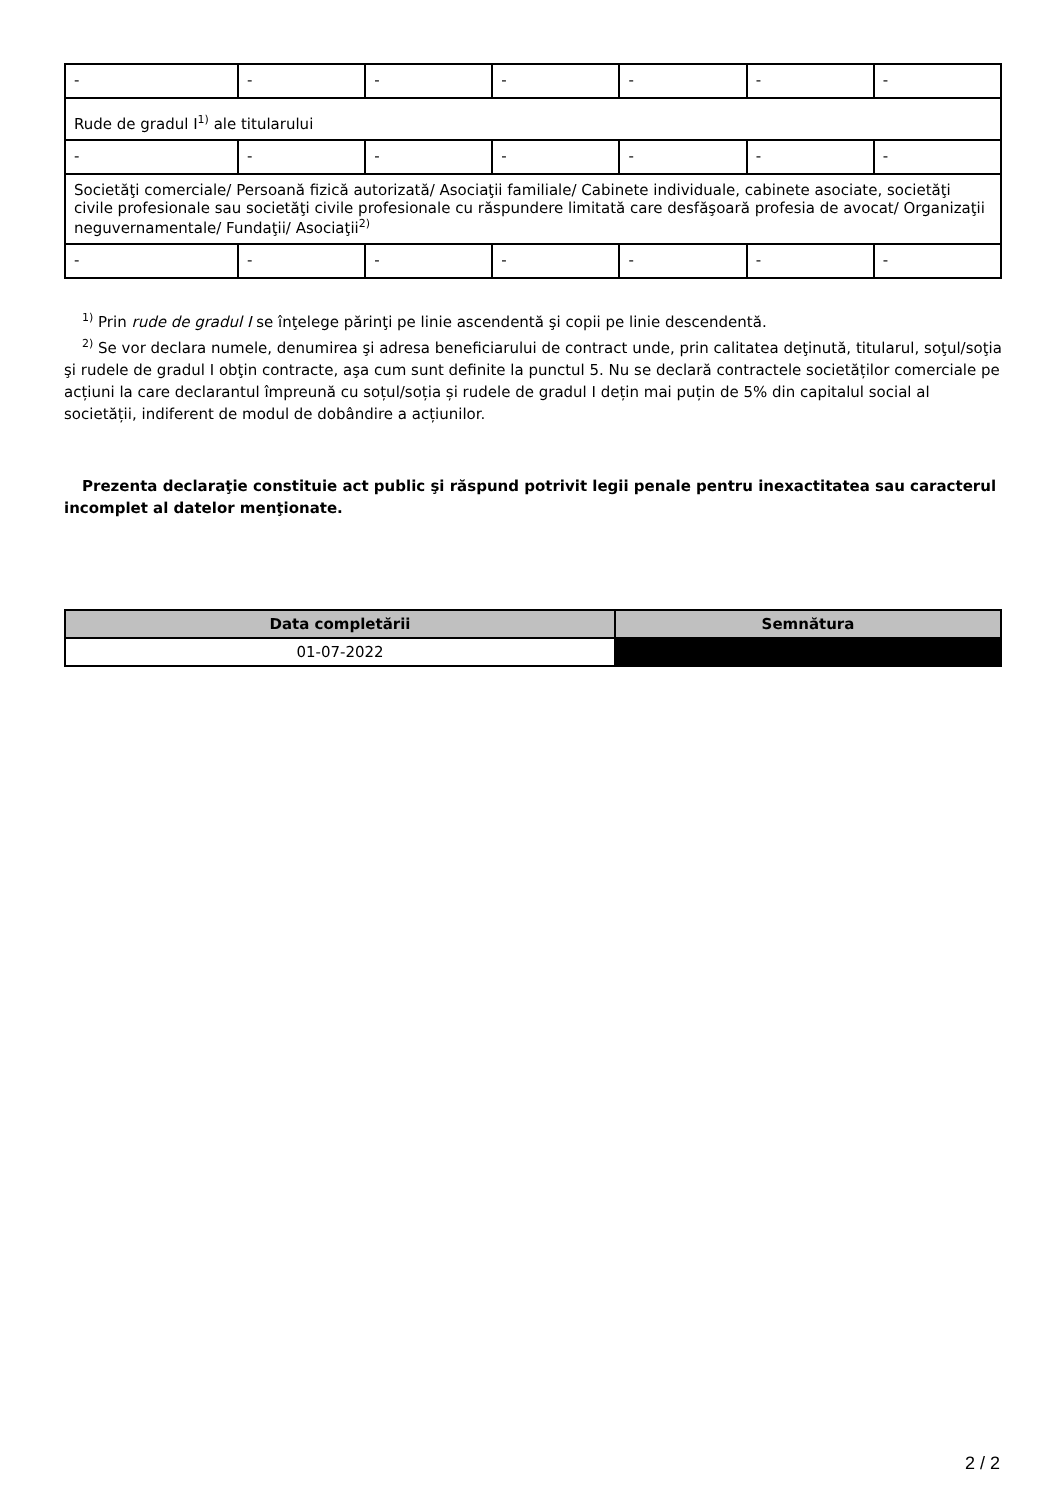| - | - | - | - | - | - | - |
| Rude de gradul I<sup>1)</sup> ale titularului | | | | | | |
| - | - | - | - | - | - | - |
| Societăţi comerciale/ Persoană fizică autorizată/ Asociaţii familiale/ Cabinete individuale, cabinete asociate, societăţi civile profesionale sau societăţi civile profesionale cu răspundere limitată care desfăşoară profesia de avocat/ Organizaţii neguvernamentale/ Fundaţii/ Asociaţii<sup>2)</sup> | | | | | | |
| - | - | - | - | - | - | - |
<sup>1)</sup> Prin rude de gradul I se înţelege părinţi pe linie ascendentă şi copii pe linie descendentă.
<sup>2)</sup> Se vor declara numele, denumirea şi adresa beneficiarului de contract unde, prin calitatea deţinută, titularul, soţul/soţia şi rudele de gradul I obţin contracte, aşa cum sunt definite la punctul 5. Nu se declară contractele societăților comerciale pe acțiuni la care declarantul împreună cu soțul/soția și rudele de gradul I dețin mai puțin de 5% din capitalul social al societății, indiferent de modul de dobândire a acțiunilor.
Prezenta declaraţie constituie act public şi răspund potrivit legii penale pentru inexactitatea sau caracterul incomplet al datelor menţionate.
| Data completării | Semnătura |
| --- | --- |
| 01-07-2022 | |
2 / 2